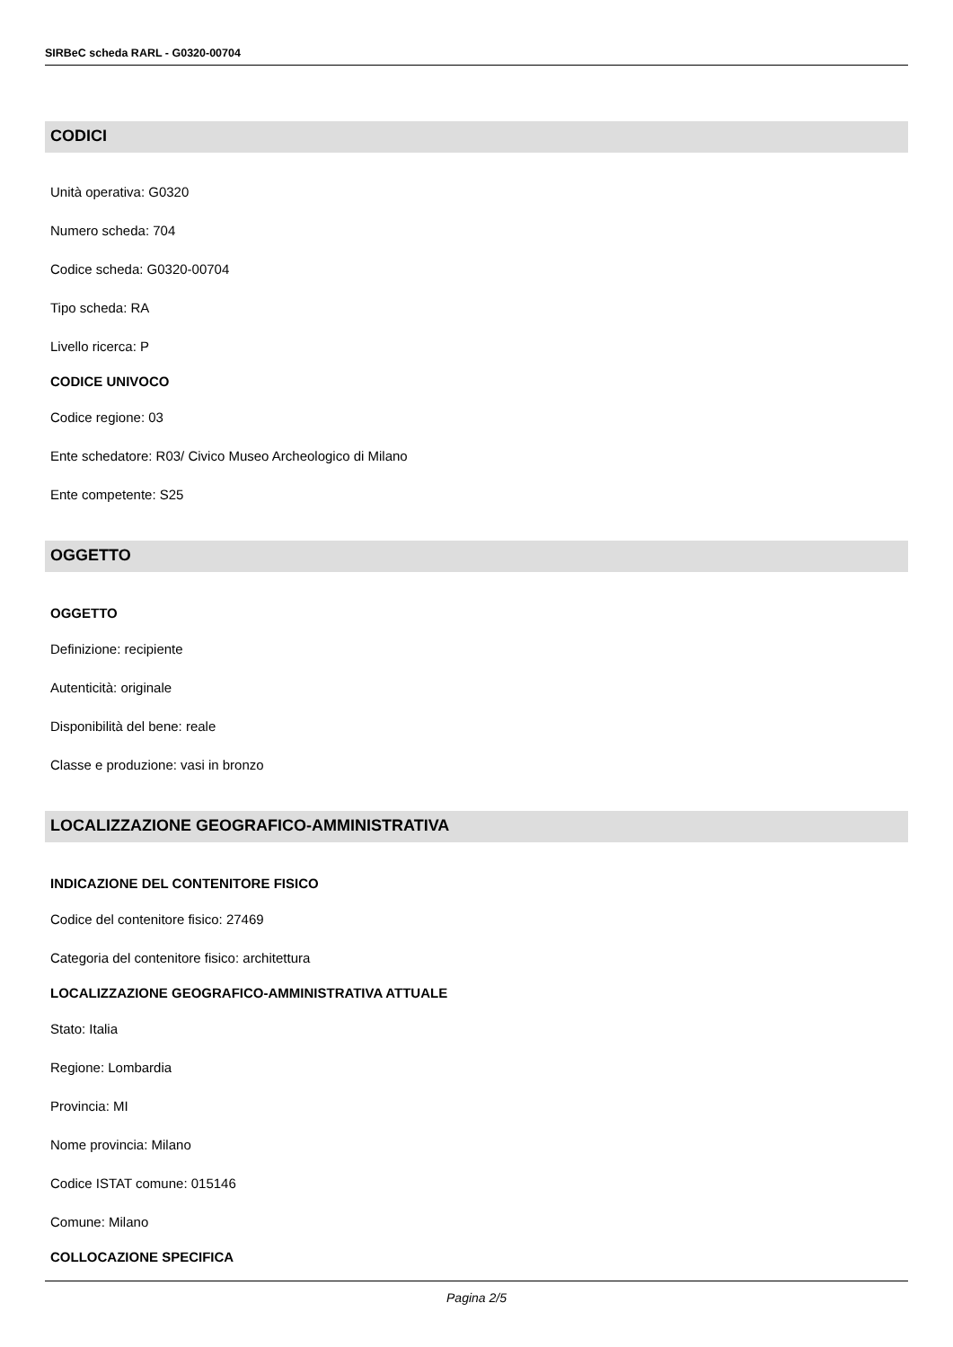SIRBeC scheda RARL - G0320-00704
CODICI
Unità operativa: G0320
Numero scheda: 704
Codice scheda: G0320-00704
Tipo scheda: RA
Livello ricerca: P
CODICE UNIVOCO
Codice regione: 03
Ente schedatore: R03/ Civico Museo Archeologico di Milano
Ente competente: S25
OGGETTO
OGGETTO
Definizione: recipiente
Autenticità: originale
Disponibilità del bene: reale
Classe e produzione: vasi in bronzo
LOCALIZZAZIONE GEOGRAFICO-AMMINISTRATIVA
INDICAZIONE DEL CONTENITORE FISICO
Codice del contenitore fisico: 27469
Categoria del contenitore fisico: architettura
LOCALIZZAZIONE GEOGRAFICO-AMMINISTRATIVA ATTUALE
Stato: Italia
Regione: Lombardia
Provincia: MI
Nome provincia: Milano
Codice ISTAT comune: 015146
Comune: Milano
COLLOCAZIONE SPECIFICA
Pagina 2/5